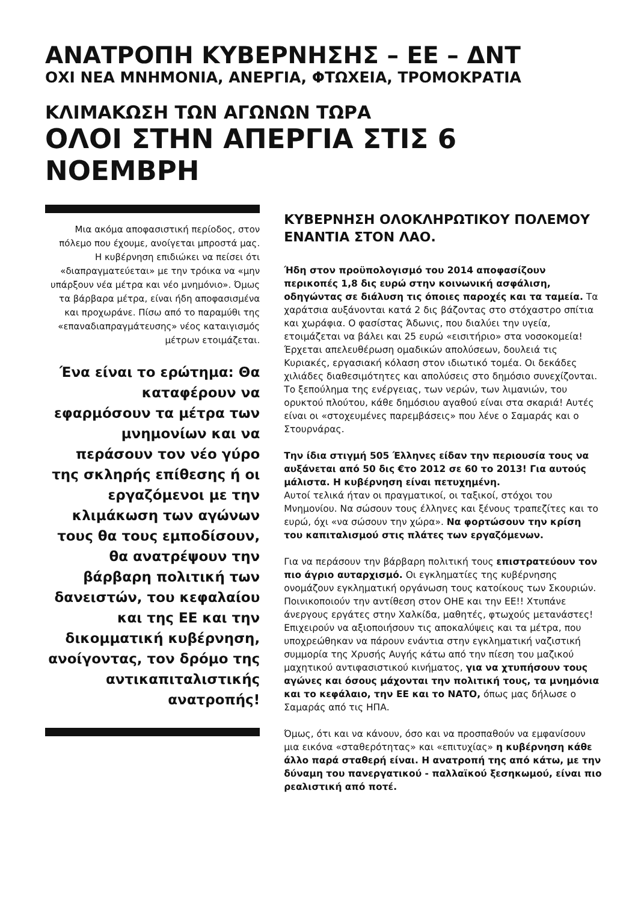ΑΝΑΤΡΟΠΗ ΚΥΒΕΡΝΗΣΗΣ – ΕΕ – ΔΝΤ
ΟΧΙ ΝΕΑ ΜΝΗΜΟΝΙΑ, ΑΝΕΡΓΙΑ, ΦΤΩΧΕΙΑ, ΤΡΟΜΟΚΡΑΤΙΑ
ΚΛΙΜΑΚΩΣΗ ΤΩΝ ΑΓΩΝΩΝ ΤΩΡΑ
ΟΛΟΙ ΣΤΗΝ ΑΠΕΡΓΙΑ ΣΤΙΣ 6 ΝΟΕΜΒΡΗ
Μια ακόμα αποφασιστική περίοδος, στον πόλεμο που έχουμε, ανοίγεται μπροστά μας.
Η κυβέρνηση επιδιώκει να πείσει ότι «διαπραγματεύεται» με την τρόικα να «μην υπάρξουν νέα μέτρα και νέο μνημόνιο». Όμως τα βάρβαρα μέτρα, είναι ήδη αποφασισμένα και προχωράνε. Πίσω από το παραμύθι της «επαναδιαπραγμάτευσης» νέος καταιγισμός μέτρων ετοιμάζεται.
Ένα είναι το ερώτημα: Θα καταφέρουν να εφαρμόσουν τα μέτρα των μνημονίων και να περάσουν τον νέο γύρο της σκληρής επίθεσης ή οι εργαζόμενοι με την κλιμάκωση των αγώνων τους θα τους εμποδίσουν, θα ανατρέψουν την βάρβαρη πολιτική των δανειστών, του κεφαλαίου και της ΕΕ και την δικομματική κυβέρνηση, ανοίγοντας, τον δρόμο της αντικαπιταλιστικής ανατροπής!
ΚΥΒΕΡΝΗΣΗ ΟΛΟΚΛΗΡΩΤΙΚΟΥ ΠΟΛΕΜΟΥ ΕΝΑΝΤΙΑ ΣΤΟΝ ΛΑΟ.
Ήδη στον προϋπολογισμό του 2014 αποφασίζουν περικοπές 1,8 δις ευρώ στην κοινωνική ασφάλιση, οδηγώντας σε διάλυση τις όποιες παροχές και τα ταμεία. Τα χαράτσια αυξάνονται κατά 2 δις βάζοντας στο στόχαστρο σπίτια και χωράφια. Ο φασίστας Άδωνις, που διαλύει την υγεία, ετοιμάζεται να βάλει και 25 ευρώ «εισιτήριο» στα νοσοκομεία! Έρχεται απελευθέρωση ομαδικών απολύσεων, δουλειά τις Κυριακές, εργασιακή κόλαση στον ιδιωτικό τομέα. Οι δεκάδες χιλιάδες διαθεσιμότητες και απολύσεις στο δημόσιο συνεχίζονται. Το ξεπούλημα της ενέργειας, των νερών, των λιμανιών, του ορυκτού πλούτου, κάθε δημόσιου αγαθού είναι στα σκαριά! Αυτές είναι οι «στοχευμένες παρεμβάσεις» που λένε ο Σαμαράς και ο Στουρνάρας.
Την ίδια στιγμή 505 Έλληνες είδαν την περιουσία τους να αυξάνεται από 50 δις €το 2012 σε 60 το 2013! Για αυτούς μάλιστα. Η κυβέρνηση είναι πετυχημένη.
Αυτοί τελικά ήταν οι πραγματικοί, οι ταξικοί, στόχοι του Μνημονίου. Να σώσουν τους έλληνες και ξένους τραπεζίτες και το ευρώ, όχι «να σώσουν την χώρα». Να φορτώσουν την κρίση του καπιταλισμού στις πλάτες των εργαζόμενων.
Για να περάσουν την βάρβαρη πολιτική τους επιστρατεύουν τον πιο άγριο αυταρχισμό. Οι εγκληματίες της κυβέρνησης ονομάζουν εγκληματική οργάνωση τους κατοίκους των Σκουριών. Ποινικοποιούν την αντίθεση στον ΟΗΕ και την ΕΕ!! Χτυπάνε άνεργους εργάτες στην Χαλκίδα, μαθητές, φτωχούς μετανάστες!
Επιχειρούν να αξιοποιήσουν τις αποκαλύψεις και τα μέτρα, που υποχρεώθηκαν να πάρουν ενάντια στην εγκληματική ναζιστική συμμορία της Χρυσής Αυγής κάτω από την πίεση του μαζικού μαχητικού αντιφασιστικού κινήματος, για να χτυπήσουν τους αγώνες και όσους μάχονται την πολιτική τους, τα μνημόνια και το κεφάλαιο, την ΕΕ και το ΝΑΤΟ, όπως μας δήλωσε ο Σαμαράς από τις ΗΠΑ.
Όμως, ότι και να κάνουν, όσο και να προσπαθούν να εμφανίσουν μια εικόνα «σταθερότητας» και «επιτυχίας» η κυβέρνηση κάθε άλλο παρά σταθερή είναι. Η ανατροπή της από κάτω, με την δύναμη του πανεργατικού - παλλαϊκού ξεσηκωμού, είναι πιο ρεαλιστική από ποτέ.